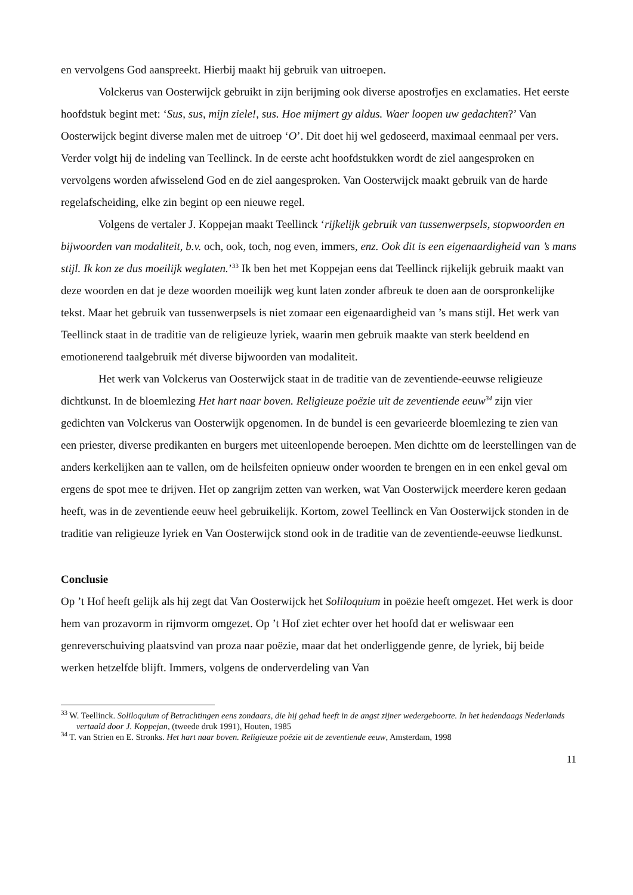en vervolgens God aanspreekt. Hierbij maakt hij gebruik van uitroepen.
Volckerus van Oosterwijck gebruikt in zijn berijming ook diverse apostrofjes en exclamaties. Het eerste hoofdstuk begint met: ‘Sus, sus, mijn ziele!, sus. Hoe mijmert gy aldus. Waer loopen uw gedachten?’ Van Oosterwijck begint diverse malen met de uitroep ‘O’. Dit doet hij wel gedoseerd, maximaal eenmaal per vers. Verder volgt hij de indeling van Teellinck. In de eerste acht hoofdstukken wordt de ziel aangesproken en vervolgens worden afwisselend God en de ziel aangesproken. Van Oosterwijck maakt gebruik van de harde regelafscheiding, elke zin begint op een nieuwe regel.
Volgens de vertaler J. Koppejan maakt Teellinck ‘rijkelijk gebruik van tussenwerpsels, stopwoorden en bijwoorden van modaliteit, b.v. och, ook, toch, nog even, immers, enz. Ook dit is een eigenaardigheid van ’s mans stijl. Ik kon ze dus moeilijk weglaten.’<sup>33</sup> Ik ben het met Koppejan eens dat Teellinck rijkelijk gebruik maakt van deze woorden en dat je deze woorden moeilijk weg kunt laten zonder afbreuk te doen aan de oorspronkelijke tekst. Maar het gebruik van tussenwerpsels is niet zomaar een eigenaardigheid van ’s mans stijl. Het werk van Teellinck staat in de traditie van de religieuze lyriek, waarin men gebruik maakte van sterk beeldend en emotionerend taalgebruik mét diverse bijwoorden van modaliteit.
Het werk van Volckerus van Oosterwijck staat in de traditie van de zeventiende-eeuwse religieuze dichtkunst. In de bloemlezing Het hart naar boven. Religieuze poëzie uit de zeventiende eeuw<sup>34</sup> zijn vier gedichten van Volckerus van Oosterwijk opgenomen. In de bundel is een gevarieerde bloemlezing te zien van een priester, diverse predikanten en burgers met uiteenlopende beroepen. Men dichtte om de leerstellingen van de anders kerkelijken aan te vallen, om de heilsfeiten opnieuw onder woorden te brengen en in een enkel geval om ergens de spot mee te drijven. Het op zangrijm zetten van werken, wat Van Oosterwijck meerdere keren gedaan heeft, was in de zeventiende eeuw heel gebruikelijk. Kortom, zowel Teellinck en Van Oosterwijck stonden in de traditie van religieuze lyriek en Van Oosterwijck stond ook in de traditie van de zeventiende-eeuwse liedkunst.
Conclusie
Op ’t Hof heeft gelijk als hij zegt dat Van Oosterwijck het Soliloquium in poëzie heeft omgezet. Het werk is door hem van prozavorm in rijmvorm omgezet. Op ’t Hof ziet echter over het hoofd dat er weliswaar een genreverschuiving plaatsvind van proza naar poëzie, maar dat het onderliggende genre, de lyriek, bij beide werken hetzelfde blijft. Immers, volgens de onderverdeling van Van
<sup>33</sup> W. Teellinck. Soliloquium of Betrachtingen eens zondaars, die hij gehad heeft in de angst zijner wedergeboorte. In het hedendaags Nederlands vertaald door J. Koppejan, (tweede druk 1991), Houten, 1985
<sup>34</sup> T. van Strien en E. Stronks. Het hart naar boven. Religieuze poëzie uit de zeventiende eeuw, Amsterdam, 1998
11